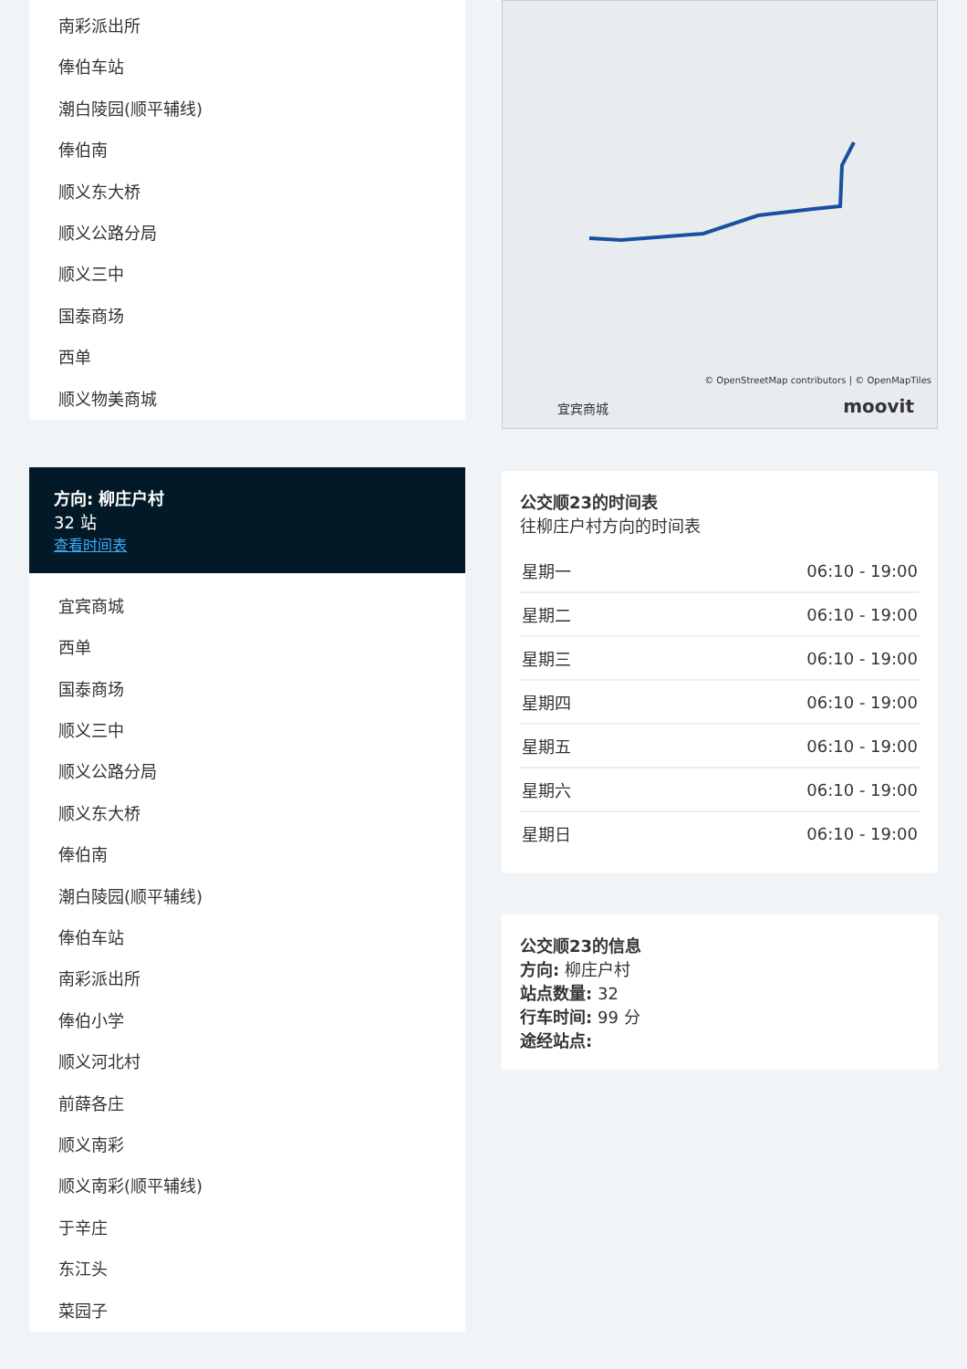南彩派出所
俸伯车站
潮白陵园(顺平辅线)
俸伯南
顺义东大桥
顺义公路分局
顺义三中
国泰商场
西单
顺义物美商城
方向: 柳庄户村
32 站
查看时间表
宜宾商城
西单
国泰商场
顺义三中
顺义公路分局
顺义东大桥
俸伯南
潮白陵园(顺平辅线)
俸伯车站
南彩派出所
俸伯小学
顺义河北村
前薛各庄
顺义南彩
顺义南彩(顺平辅线)
于辛庄
东江头
菜园子
© OpenStreetMap contributors | © OpenMapTiles
宜宾商城 moovit
公交顺23的时间表
往柳庄户村方向的时间表
| 星期一 | 06:10 - 19:00 |
| 星期二 | 06:10 - 19:00 |
| 星期三 | 06:10 - 19:00 |
| 星期四 | 06:10 - 19:00 |
| 星期五 | 06:10 - 19:00 |
| 星期六 | 06:10 - 19:00 |
| 星期日 | 06:10 - 19:00 |
公交顺23的信息
方向: 柳庄户村
站点数量: 32
行车时间: 99 分
途经站点: